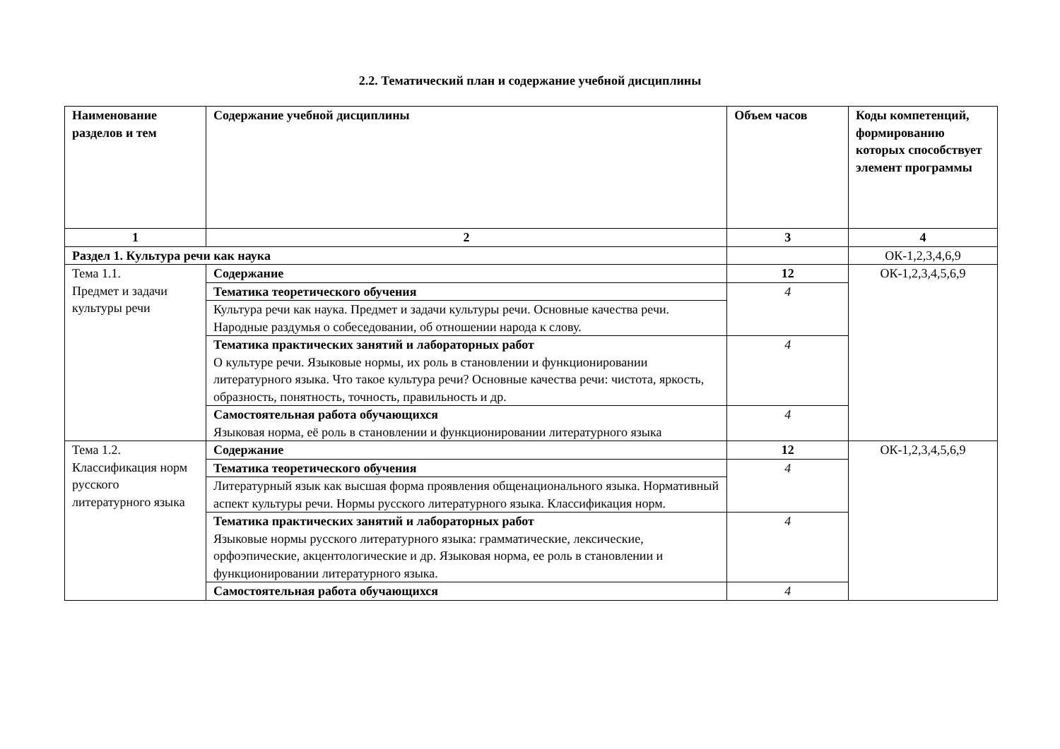2.2. Тематический план и содержание учебной дисциплины
| Наименование разделов и тем | Содержание учебной дисциплины | Объем часов | Коды компетенций, формированию которых способствует элемент программы |
| --- | --- | --- | --- |
| 1 | 2 | 3 | 4 |
| Раздел 1. Культура речи как наука | | | ОК-1,2,3,4,6,9 |
| Тема 1.1. Предмет и задачи культуры речи | Содержание | 12 | ОК-1,2,3,4,5,6,9 |
| | Тематика теоретического обучения | 4 | |
| | Культура речи как наука. Предмет и задачи культуры речи. Основные качества речи. Народные раздумья о собеседовании, об отношении народа к слову. | | |
| | Тематика практических занятий и лабораторных работ О культуре речи. Языковые нормы, их роль в становлении и функционировании литературного языка. Что такое культура речи? Основные качества речи: чистота, яркость, образность, понятность, точность, правильность и др. | 4 | |
| | Самостоятельная работа обучающихся Языковая норма, её роль в становлении и функционировании литературного языка | 4 | |
| Тема 1.2. Классификация норм русского литературного языка | Содержание | 12 | ОК-1,2,3,4,5,6,9 |
| | Тематика теоретического обучения | 4 | |
| | Литературный язык как высшая форма проявления общенационального языка. Нормативный аспект культуры речи. Нормы русского литературного языка. Классификация норм. | | |
| | Тематика практических занятий и лабораторных работ Языковые нормы русского литературного языка: грамматические, лексические, орфоэпические, акцентологические и др. Языковая норма, ее роль в становлении и функционировании литературного языка. | 4 | |
| | Самостоятельная работа обучающихся | 4 | |